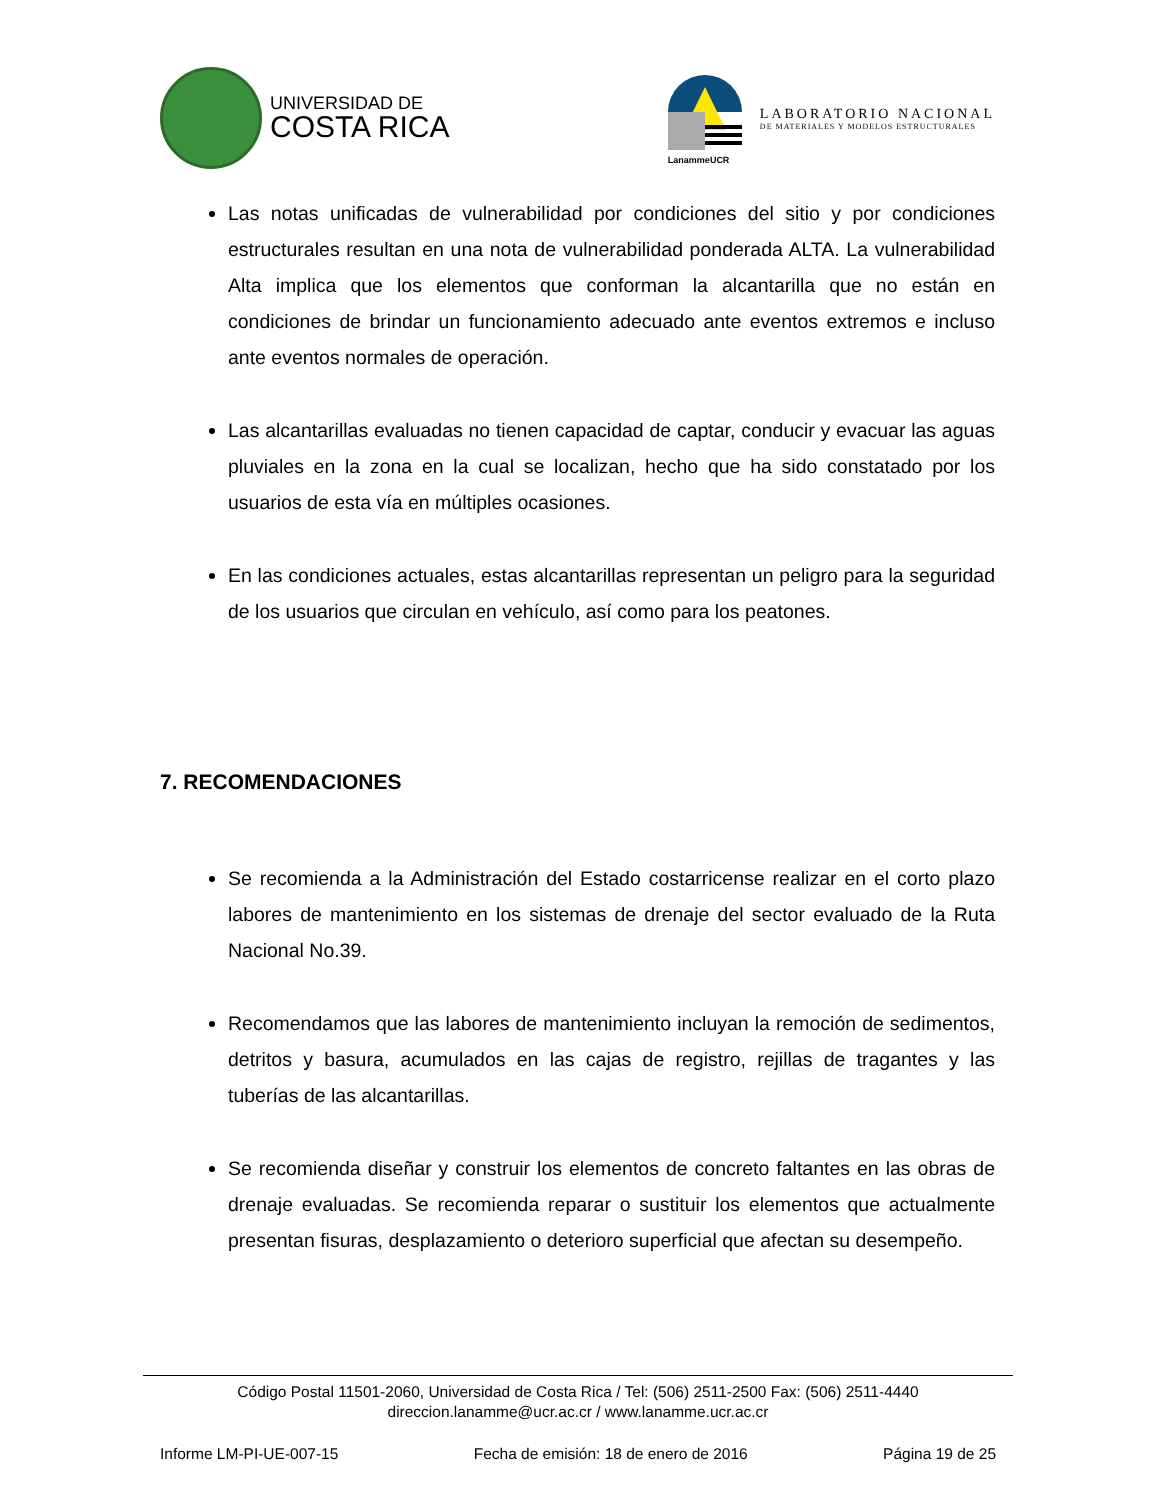UNIVERSIDAD DE
COSTA RICA
LanammeUCR
LABORATORIO NACIONAL
DE MATERIALES Y MODELOS ESTRUCTURALES
Las notas unificadas de vulnerabilidad por condiciones del sitio y por condiciones estructurales resultan en una nota de vulnerabilidad ponderada ALTA. La vulnerabilidad Alta implica que los elementos que conforman la alcantarilla que no están en condiciones de brindar un funcionamiento adecuado ante eventos extremos e incluso ante eventos normales de operación.
Las alcantarillas evaluadas no tienen capacidad de captar, conducir y evacuar las aguas pluviales en la zona en la cual se localizan, hecho que ha sido constatado por los usuarios de esta vía en múltiples ocasiones.
En las condiciones actuales, estas alcantarillas representan un peligro para la seguridad de los usuarios que circulan en vehículo, así como para los peatones.
7. RECOMENDACIONES
Se recomienda a la Administración del Estado costarricense realizar en el corto plazo labores de mantenimiento en los sistemas de drenaje del sector evaluado de la Ruta Nacional No.39.
Recomendamos que las labores de mantenimiento incluyan la remoción de sedimentos, detritos y basura, acumulados en las cajas de registro, rejillas de tragantes y las tuberías de las alcantarillas.
Se recomienda diseñar y construir los elementos de concreto faltantes en las obras de drenaje evaluadas. Se recomienda reparar o sustituir los elementos que actualmente presentan fisuras, desplazamiento o deterioro superficial que afectan su desempeño.
Código Postal 11501-2060, Universidad de Costa Rica / Tel: (506) 2511-2500 Fax: (506) 2511-4440
direccion.lanamme@ucr.ac.cr / www.lanamme.ucr.ac.cr
Informe LM-PI-UE-007-15 Fecha de emisión: 18 de enero de 2016 Página 19 de 25